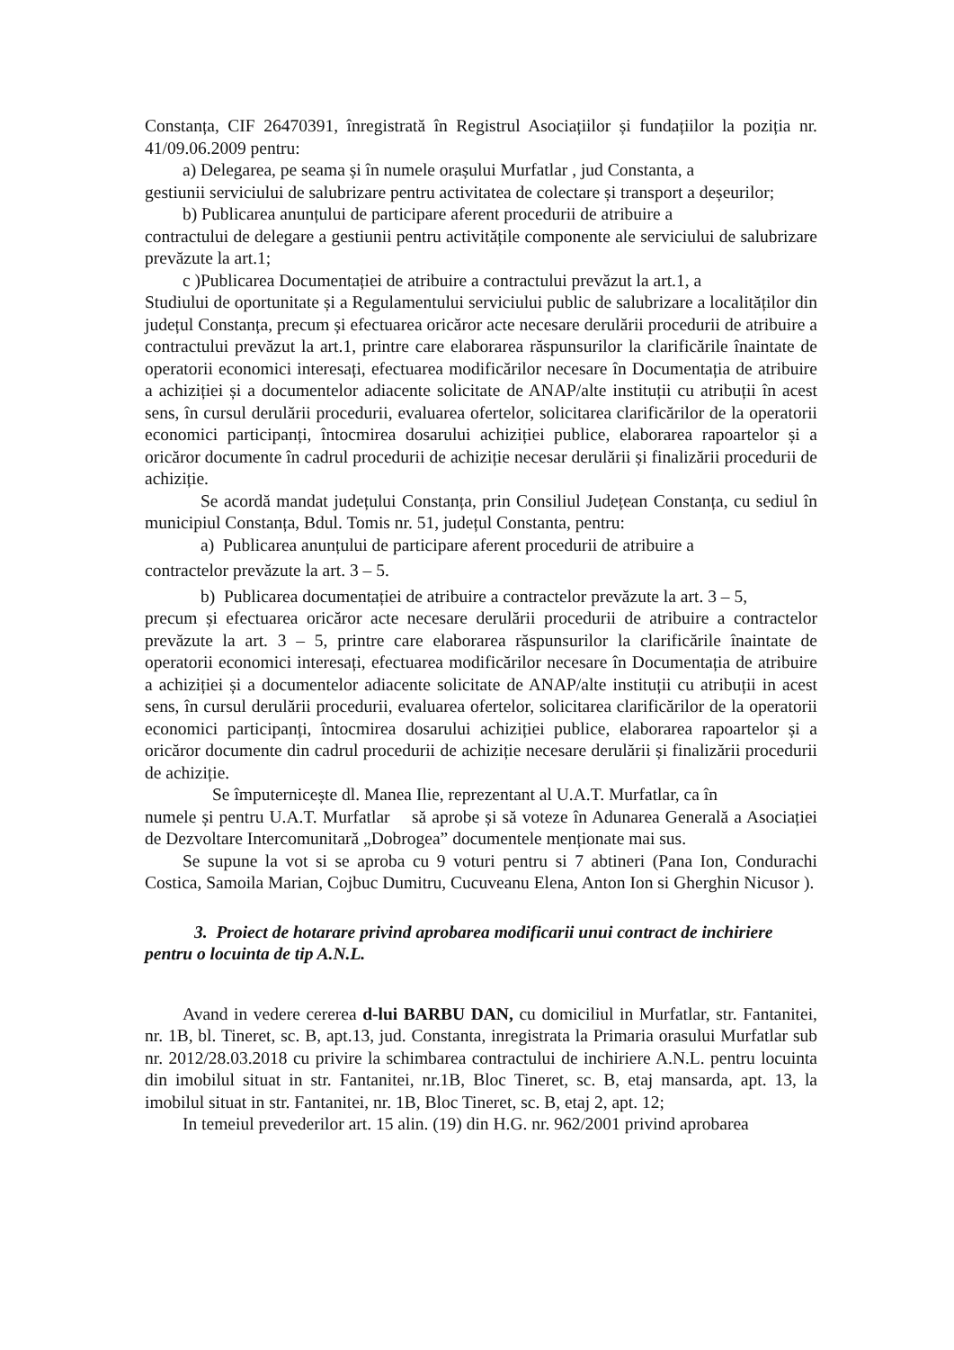Constanța, CIF 26470391, înregistrată în Registrul Asociațiilor și fundațiilor la poziția nr. 41/09.06.2009 pentru:
a) Delegarea, pe seama și în numele orașului Murfatlar , jud Constanta, a
gestiunii serviciului de salubrizare pentru activitatea de colectare și transport a deșeurilor;
b) Publicarea anunțului de participare aferent procedurii de atribuire a
contractului de delegare a gestiunii pentru activitățile componente ale serviciului de salubrizare prevăzute la art.1;
c )Publicarea Documentației de atribuire a contractului prevăzut la art.1, a
Studiului de oportunitate și a Regulamentului serviciului public de salubrizare a localităților din județul Constanța, precum și efectuarea oricăror acte necesare derulării procedurii de atribuire a contractului prevăzut la art.1, printre care elaborarea răspunsurilor la clarificările înaintate de operatorii economici interesați, efectuarea modificărilor necesare în Documentația de atribuire a achiziției și a documentelor adiacente solicitate de ANAP/alte instituții cu atribuții în acest sens, în cursul derulării procedurii, evaluarea ofertelor, solicitarea clarificărilor de la operatorii economici participanți, întocmirea dosarului achiziției publice, elaborarea rapoartelor și a oricăror documente în cadrul procedurii de achiziție necesar derulării și finalizării procedurii de achiziție.
Se acordă mandat județului Constanța, prin Consiliul Județean Constanța, cu sediul în municipiul Constanța, Bdul. Tomis nr. 51, județul Constanta, pentru:
a) Publicarea anunțului de participare aferent procedurii de atribuire a
contractelor prevăzute la art. 3 – 5.
b) Publicarea documentației de atribuire a contractelor prevăzute la art. 3 – 5,
precum și efectuarea oricăror acte necesare derulării procedurii de atribuire a contractelor prevăzute la art. 3 – 5, printre care elaborarea răspunsurilor la clarificările înaintate de operatorii economici interesați, efectuarea modificărilor necesare în Documentația de atribuire a achiziției și a documentelor adiacente solicitate de ANAP/alte instituții cu atribuții in acest sens, în cursul derulării procedurii, evaluarea ofertelor, solicitarea clarificărilor de la operatorii economici participanți, întocmirea dosarului achiziției publice, elaborarea rapoartelor și a oricăror documente din cadrul procedurii de achiziție necesare derulării și finalizării procedurii de achiziție.
Se împuternicește dl. Manea Ilie, reprezentant al U.A.T. Murfatlar, ca în
numele și pentru U.A.T. Murfatlar să aprobe și să voteze în Adunarea Generală a Asociației de Dezvoltare Intercomunitară „Dobrogea” documentele menționate mai sus.
Se supune la vot si se aproba cu 9 voturi pentru si 7 abtineri (Pana Ion, Condurachi Costica, Samoila Marian, Cojbuc Dumitru, Cucuveanu Elena, Anton Ion si Gherghin Nicusor ).
3. Proiect de hotarare privind aprobarea modificarii unui contract de inchiriere pentru o locuinta de tip A.N.L.
Avand in vedere cererea d-lui BARBU DAN, cu domiciliul in Murfatlar, str. Fantanitei, nr. 1B, bl. Tineret, sc. B, apt.13, jud. Constanta, inregistrata la Primaria orasului Murfatlar sub nr. 2012/28.03.2018 cu privire la schimbarea contractului de inchiriere A.N.L. pentru locuinta din imobilul situat in str. Fantanitei, nr.1B, Bloc Tineret, sc. B, etaj mansarda, apt. 13, la imobilul situat in str. Fantanitei, nr. 1B, Bloc Tineret, sc. B, etaj 2, apt. 12;
In temeiul prevederilor art. 15 alin. (19) din H.G. nr. 962/2001 privind aprobarea